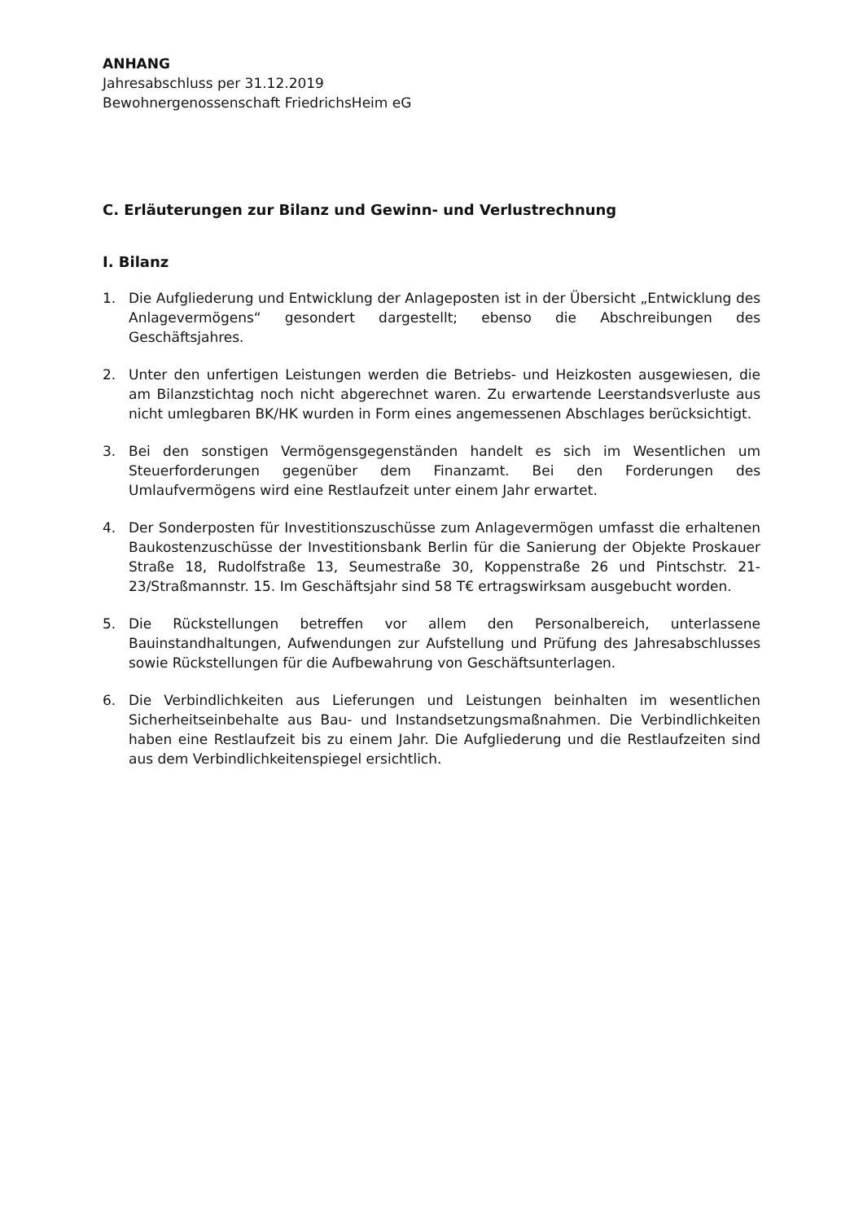ANHANG
Jahresabschluss per 31.12.2019
Bewohnergenossenschaft FriedrichsHeim eG
C. Erläuterungen zur Bilanz und Gewinn- und Verlustrechnung
I. Bilanz
1. Die Aufgliederung und Entwicklung der Anlageposten ist in der Übersicht „Entwicklung des Anlagevermögens“ gesondert dargestellt; ebenso die Abschreibungen des Geschäftsjahres.
2. Unter den unfertigen Leistungen werden die Betriebs- und Heizkosten ausgewiesen, die am Bilanzstichtag noch nicht abgerechnet waren. Zu erwartende Leerstandsverluste aus nicht umlegbaren BK/HK wurden in Form eines angemessenen Abschlages berücksichtigt.
3. Bei den sonstigen Vermögensgegenständen handelt es sich im Wesentlichen um Steuerforderungen gegenüber dem Finanzamt. Bei den Forderungen des Umlaufvermögens wird eine Restlaufzeit unter einem Jahr erwartet.
4. Der Sonderposten für Investitionszuschüsse zum Anlagevermögen umfasst die erhaltenen Baukostenzuschüsse der Investitionsbank Berlin für die Sanierung der Objekte Proskauer Straße 18, Rudolfstraße 13, Seumestraße 30, Koppenstraße 26 und Pintschstr. 21-23/Straßmannstr. 15. Im Geschäftsjahr sind 58 T€ ertragswirksam ausgebucht worden.
5. Die Rückstellungen betreffen vor allem den Personalbereich, unterlassene Bauinstandhaltungen, Aufwendungen zur Aufstellung und Prüfung des Jahresabschlusses sowie Rückstellungen für die Aufbewahrung von Geschäftsunterlagen.
6. Die Verbindlichkeiten aus Lieferungen und Leistungen beinhalten im wesentlichen Sicherheitseinbehalte aus Bau- und Instandsetzungsmaßnahmen. Die Verbindlichkeiten haben eine Restlaufzeit bis zu einem Jahr. Die Aufgliederung und die Restlaufzeiten sind aus dem Verbindlichkeitenspiegel ersichtlich.